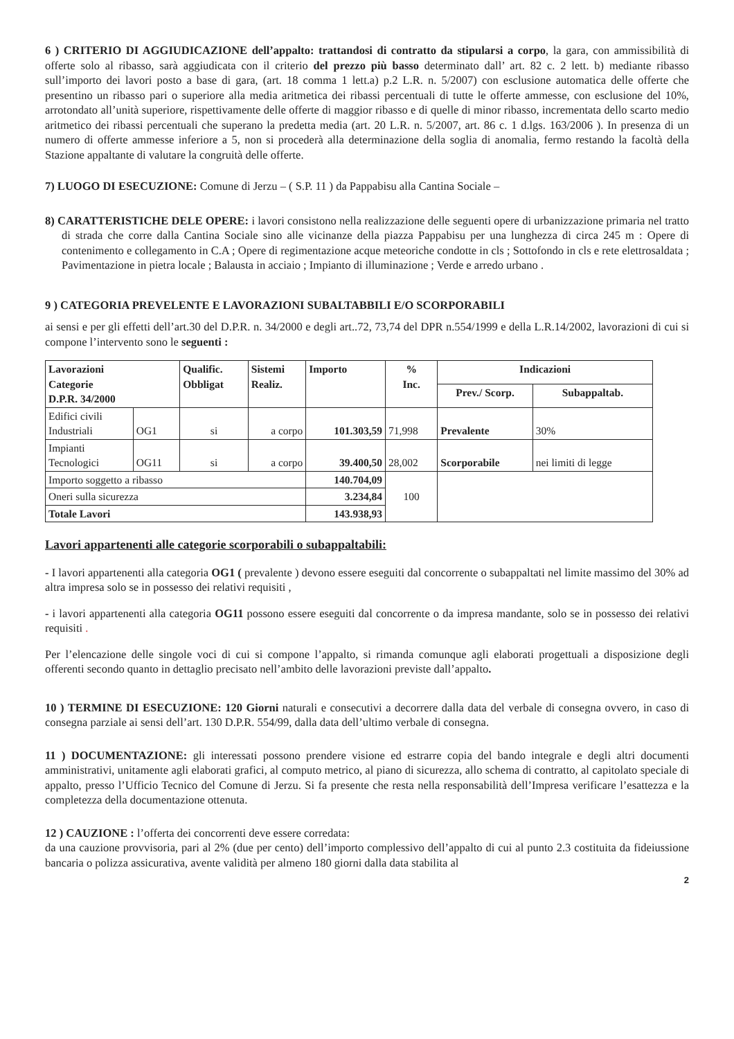6 ) CRITERIO DI AGGIUDICAZIONE dell’appalto: trattandosi di contratto da stipularsi a corpo, la gara, con ammissibilità di offerte solo al ribasso, sarà aggiudicata con il criterio del prezzo più basso determinato dall’ art. 82 c. 2 lett. b) mediante ribasso sull’importo dei lavori posto a base di gara, (art. 18 comma 1 lett.a) p.2 L.R. n. 5/2007) con esclusione automatica delle offerte che presentino un ribasso pari o superiore alla media aritmetica dei ribassi percentuali di tutte le offerte ammesse, con esclusione del 10%, arrotondato all’unità superiore, rispettivamente delle offerte di maggior ribasso e di quelle di minor ribasso, incrementata dello scarto medio aritmetico dei ribassi percentuali che superano la predetta media (art. 20 L.R. n. 5/2007, art. 86 c. 1 d.lgs. 163/2006 ). In presenza di un numero di offerte ammesse inferiore a 5, non si procederà alla determinazione della soglia di anomalia, fermo restando la facoltà della Stazione appaltante di valutare la congruità delle offerte.
7) LUOGO DI ESECUZIONE: Comune di Jerzu – ( S.P. 11 ) da Pappabisu alla Cantina Sociale –
8) CARATTERISTICHE DELE OPERE: i lavori consistono nella realizzazione delle seguenti opere di urbanizzazione primaria nel tratto di strada che corre dalla Cantina Sociale sino alle vicinanze della piazza Pappabisu per una lunghezza di circa 245 m : Opere di contenimento e collegamento in C.A ; Opere di regimentazione acque meteoriche condotte in cls ; Sottofondo in cls e rete elettrosaldata ; Pavimentazione in pietra locale ; Balausta in acciaio ; Impianto di illuminazione ; Verde e arredo urbano .
9 ) CATEGORIA PREVELENTE E LAVORAZIONI SUBALTABBILI E/O SCORPORABILI
ai sensi e per gli effetti dell’art.30 del D.P.R. n. 34/2000 e degli art..72, 73,74 del DPR n.554/1999 e della L.R.14/2002, lavorazioni di cui si compone l’intervento sono le seguenti :
| Lavorazioni Categorie D.P.R. 34/2000 | | Qualific. Obbligat | Sistemi Realiz. | Importo | % Inc. | Indicazioni | |
| --- | --- | --- | --- | --- | --- | --- | --- |
| | | | | | | Prev./ Scorp. | Subappaltab. |
| Edifici civili Industriali | OG1 | si | a corpo | 101.303,59 | 71,998 | Prevalente | 30% |
| Impianti Tecnologici | OG11 | si | a corpo | 39.400,50 | 28,002 | Scorporabile | nei limiti di legge |
| Importo soggetto a ribasso | | | | 140.704,09 | 100 | | |
| Oneri sulla sicurezza | | | | 3.234,84 | | | |
| Totale Lavori | | | | 143.938,93 | | | |
Lavori appartenenti alle categorie scorporabili o subappaltabili:
- I lavori appartenenti alla categoria OG1 ( prevalente ) devono essere eseguiti dal concorrente o subappaltati nel limite massimo del 30% ad altra impresa solo se in possesso dei relativi requisiti ,
- i lavori appartenenti alla categoria OG11 possono essere eseguiti dal concorrente o da impresa mandante, solo se in possesso dei relativi requisiti .
Per l’elencazione delle singole voci di cui si compone l’appalto, si rimanda comunque agli elaborati progettuali a disposizione degli offerenti secondo quanto in dettaglio precisato nell’ambito delle lavorazioni previste dall’appalto.
10 ) TERMINE DI ESECUZIONE: 120 Giorni naturali e consecutivi a decorrere dalla data del verbale di consegna ovvero, in caso di consegna parziale ai sensi dell’art. 130 D.P.R. 554/99, dalla data dell’ultimo verbale di consegna.
11 ) DOCUMENTAZIONE: gli interessati possono prendere visione ed estrarre copia del bando integrale e degli altri documenti amministrativi, unitamente agli elaborati grafici, al computo metrico, al piano di sicurezza, allo schema di contratto, al capitolato speciale di appalto, presso l’Ufficio Tecnico del Comune di Jerzu. Si fa presente che resta nella responsabilità dell’Impresa verificare l’esattezza e la completezza della documentazione ottenuta.
12 ) CAUZIONE : l’offerta dei concorrenti deve essere corredata:
da una cauzione provvisoria, pari al 2% (due per cento) dell’importo complessivo dell’appalto di cui al punto 2.3 costituita da fideiussione bancaria o polizza assicurativa, avente validità per almeno 180 giorni dalla data stabilita al
2